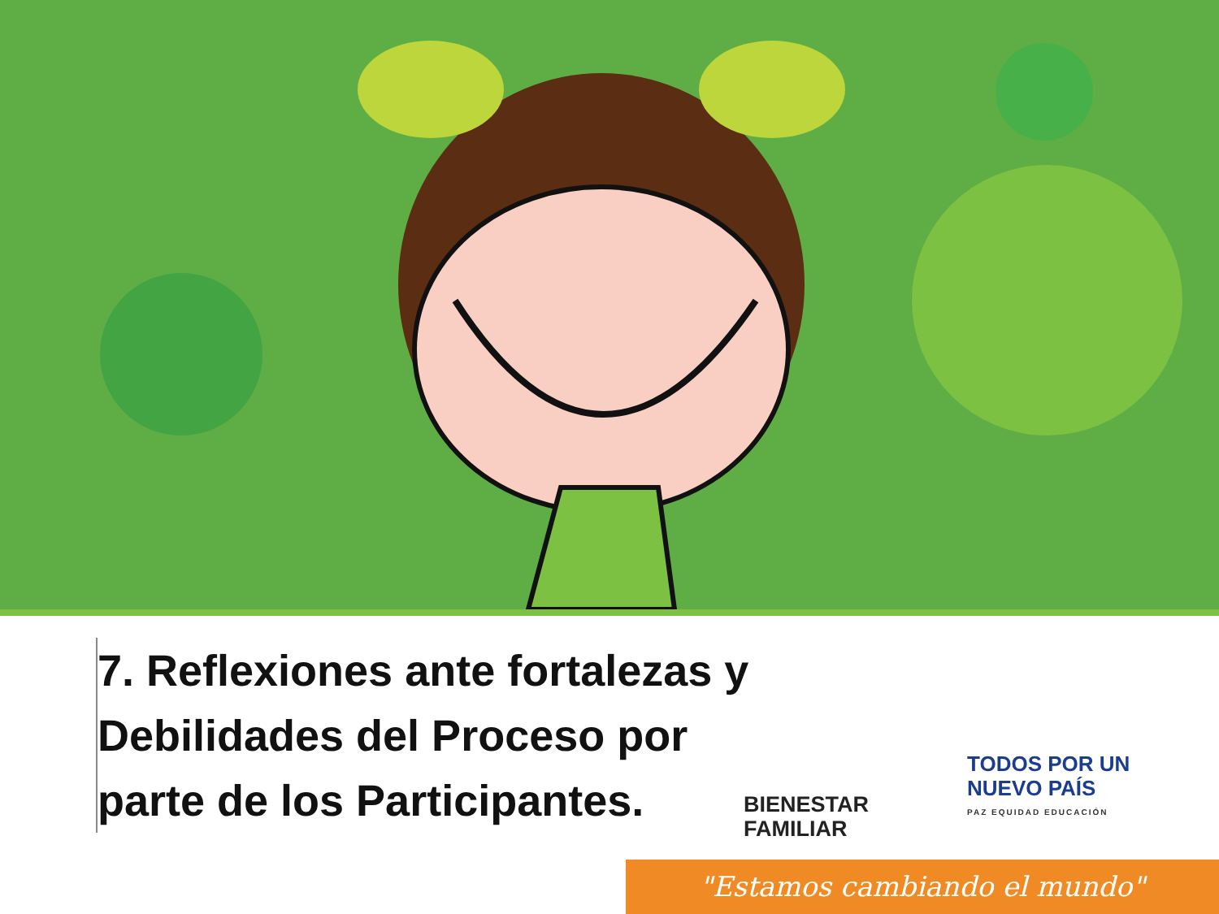7. Reflexiones ante fortalezas y
Debilidades del Proceso por
parte de los Participantes.
BIENESTAR
FAMILIAR
TODOS POR UN
NUEVO PAÍS
PAZ EQUIDAD EDUCACIÓN
"Estamos cambiando el mundo"